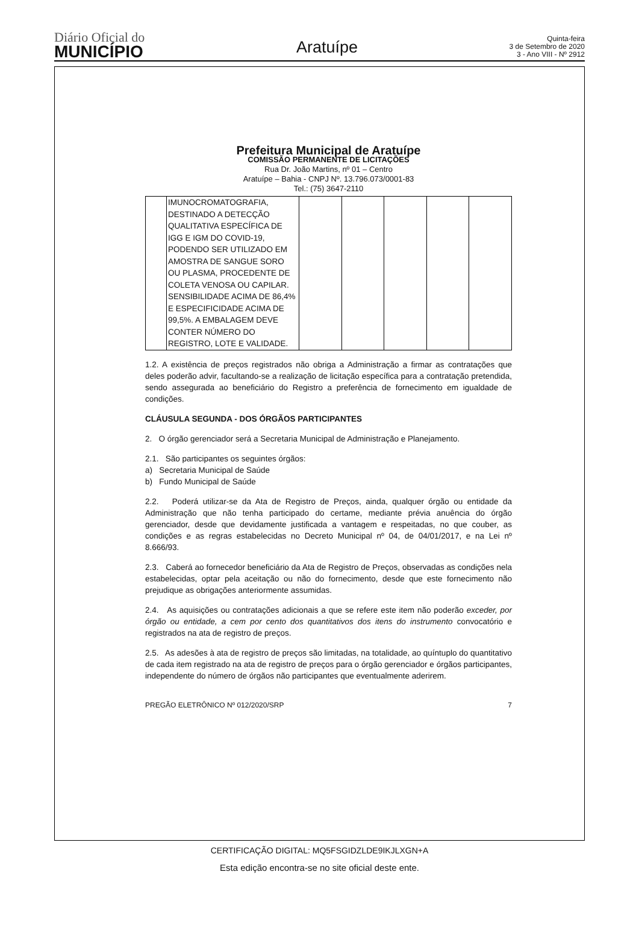Diário Oficial do
MUNICÍPIO
Aratuípe
Quinta-feira
3 de Setembro de 2020
3 - Ano VIII - Nº 2912
Prefeitura Municipal de Aratuípe
COMISSÃO PERMANENTE DE LICITAÇÕES
Rua Dr. João Martins, nº 01 – Centro
Aratuípe – Bahia - CNPJ Nº. 13.796.073/0001-83
Tel.: (75) 3647-2110
| | IMUNOCROMATOGRAFIA, DESTINADO A DETECÇÃO QUALITATIVA ESPECÍFICA DE IGG E IGM DO COVID-19, PODENDO SER UTILIZADO EM AMOSTRA DE SANGUE SORO OU PLASMA, PROCEDENTE DE COLETA VENOSA OU CAPILAR. SENSIBILIDADE ACIMA DE 86,4% E ESPECIFICIDADE ACIMA DE 99,5%. A EMBALAGEM DEVE CONTER NÚMERO DO REGISTRO, LOTE E VALIDADE. | | | | | |
1.2. A existência de preços registrados não obriga a Administração a firmar as contratações que deles poderão advir, facultando-se a realização de licitação específica para a contratação pretendida, sendo assegurada ao beneficiário do Registro a preferência de fornecimento em igualdade de condições.
CLÁUSULA SEGUNDA - DOS ÓRGÃOS PARTICIPANTES
2. O órgão gerenciador será a Secretaria Municipal de Administração e Planejamento.
2.1. São participantes os seguintes órgãos:
a) Secretaria Municipal de Saúde
b) Fundo Municipal de Saúde
2.2. Poderá utilizar-se da Ata de Registro de Preços, ainda, qualquer órgão ou entidade da Administração que não tenha participado do certame, mediante prévia anuência do órgão gerenciador, desde que devidamente justificada a vantagem e respeitadas, no que couber, as condições e as regras estabelecidas no Decreto Municipal nº 04, de 04/01/2017, e na Lei nº 8.666/93.
2.3. Caberá ao fornecedor beneficiário da Ata de Registro de Preços, observadas as condições nela estabelecidas, optar pela aceitação ou não do fornecimento, desde que este fornecimento não prejudique as obrigações anteriormente assumidas.
2.4. As aquisições ou contratações adicionais a que se refere este item não poderão exceder, por órgão ou entidade, a cem por cento dos quantitativos dos itens do instrumento convocatório e registrados na ata de registro de preços.
2.5. As adesões à ata de registro de preços são limitadas, na totalidade, ao quíntuplo do quantitativo de cada item registrado na ata de registro de preços para o órgão gerenciador e órgãos participantes, independente do número de órgãos não participantes que eventualmente aderirem.
PREGÃO ELETRÔNICO Nº 012/2020/SRP 7
CERTIFICAÇÃO DIGITAL: MQ5FSGIDZLDE9IKJLXGN+A
Esta edição encontra-se no site oficial deste ente.